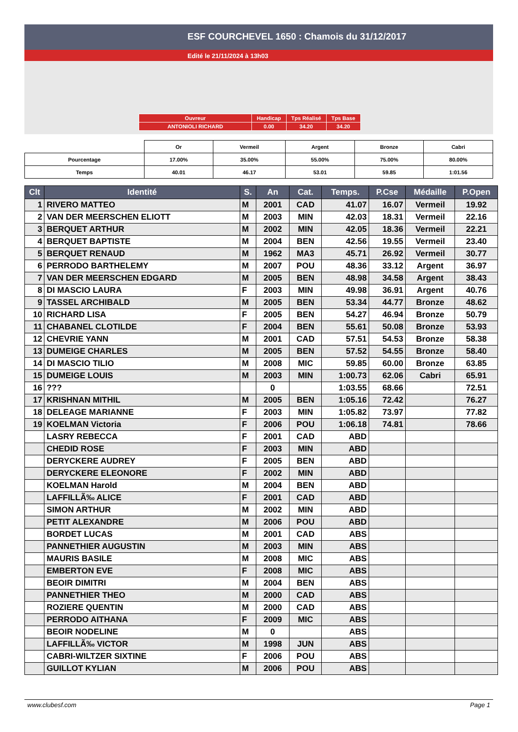ESF COURCHEVEL 1650 : Chamois du 31/12/2017
Edité le 21/11/2024 à 13h03
| Ouvreur | Handicap | Tps Réalisé | Tps Base |
| ANTONIOLI RICHARD | 0.00 | 34.20 | 34.20 |
| | Or | Vermeil | Argent | Bronze | Cabri |
| Pourcentage | 17.00% | 35.00% | 55.00% | 75.00% | 80.00% |
| Temps | 40.01 | 46.17 | 53.01 | 59.85 | 1:01.56 |
| Clt | Identité | S. | An | Cat. | Temps. | P.Cse | Médaille | P.Open |
| --- | --- | --- | --- | --- | --- | --- | --- | --- |
| 1 | RIVERO MATTEO | M | 2001 | CAD | 41.07 | 16.07 | Vermeil | 19.92 |
| 2 | VAN DER MEERSCHEN ELIOTT | M | 2003 | MIN | 42.03 | 18.31 | Vermeil | 22.16 |
| 3 | BERQUET ARTHUR | M | 2002 | MIN | 42.05 | 18.36 | Vermeil | 22.21 |
| 4 | BERQUET BAPTISTE | M | 2004 | BEN | 42.56 | 19.55 | Vermeil | 23.40 |
| 5 | BERQUET RENAUD | M | 1962 | MA3 | 45.71 | 26.92 | Vermeil | 30.77 |
| 6 | PERRODO BARTHELEMY | M | 2007 | POU | 48.36 | 33.12 | Argent | 36.97 |
| 7 | VAN DER MEERSCHEN EDGARD | M | 2005 | BEN | 48.98 | 34.58 | Argent | 38.43 |
| 8 | DI MASCIO LAURA | F | 2003 | MIN | 49.98 | 36.91 | Argent | 40.76 |
| 9 | TASSEL ARCHIBALD | M | 2005 | BEN | 53.34 | 44.77 | Bronze | 48.62 |
| 10 | RICHARD LISA | F | 2005 | BEN | 54.27 | 46.94 | Bronze | 50.79 |
| 11 | CHABANEL CLOTILDE | F | 2004 | BEN | 55.61 | 50.08 | Bronze | 53.93 |
| 12 | CHEVRIE YANN | M | 2001 | CAD | 57.51 | 54.53 | Bronze | 58.38 |
| 13 | DUMEIGE CHARLES | M | 2005 | BEN | 57.52 | 54.55 | Bronze | 58.40 |
| 14 | DI MASCIO TILIO | M | 2008 | MIC | 59.85 | 60.00 | Bronze | 63.85 |
| 15 | DUMEIGE LOUIS | M | 2003 | MIN | 1:00.73 | 62.06 | Cabri | 65.91 |
| 16 | ??? | | 0 | | 1:03.55 | 68.66 | | 72.51 |
| 17 | KRISHNAN MITHIL | M | 2005 | BEN | 1:05.16 | 72.42 | | 76.27 |
| 18 | DELEAGE MARIANNE | F | 2003 | MIN | 1:05.82 | 73.97 | | 77.82 |
| 19 | KOELMAN Victoria | F | 2006 | POU | 1:06.18 | 74.81 | | 78.66 |
| | LASRY REBECCA | F | 2001 | CAD | ABD | | | |
| | CHEDID ROSE | F | 2003 | MIN | ABD | | | |
| | DERYCKERE AUDREY | F | 2005 | BEN | ABD | | | |
| | DERYCKERE ELEONORE | F | 2002 | MIN | ABD | | | |
| | KOELMAN Harold | M | 2004 | BEN | ABD | | | |
| | LAFFILLÃ‰ ALICE | F | 2001 | CAD | ABD | | | |
| | SIMON ARTHUR | M | 2002 | MIN | ABD | | | |
| | PETIT ALEXANDRE | M | 2006 | POU | ABD | | | |
| | BORDET LUCAS | M | 2001 | CAD | ABS | | | |
| | PANNETHIER AUGUSTIN | M | 2003 | MIN | ABS | | | |
| | MAURIS BASILE | M | 2008 | MIC | ABS | | | |
| | EMBERTON EVE | F | 2008 | MIC | ABS | | | |
| | BEOIR DIMITRI | M | 2004 | BEN | ABS | | | |
| | PANNETHIER THEO | M | 2000 | CAD | ABS | | | |
| | ROZIERE QUENTIN | M | 2000 | CAD | ABS | | | |
| | PERRODO AITHANA | F | 2009 | MIC | ABS | | | |
| | BEOIR NODELINE | M | 0 | | ABS | | | |
| | LAFFILLÃ‰ VICTOR | M | 1998 | JUN | ABS | | | |
| | CABRI-WILTZER SIXTINE | F | 2006 | POU | ABS | | | |
| | GUILLOT KYLIAN | M | 2006 | POU | ABS | | | |
www.clubesf.com Page 1